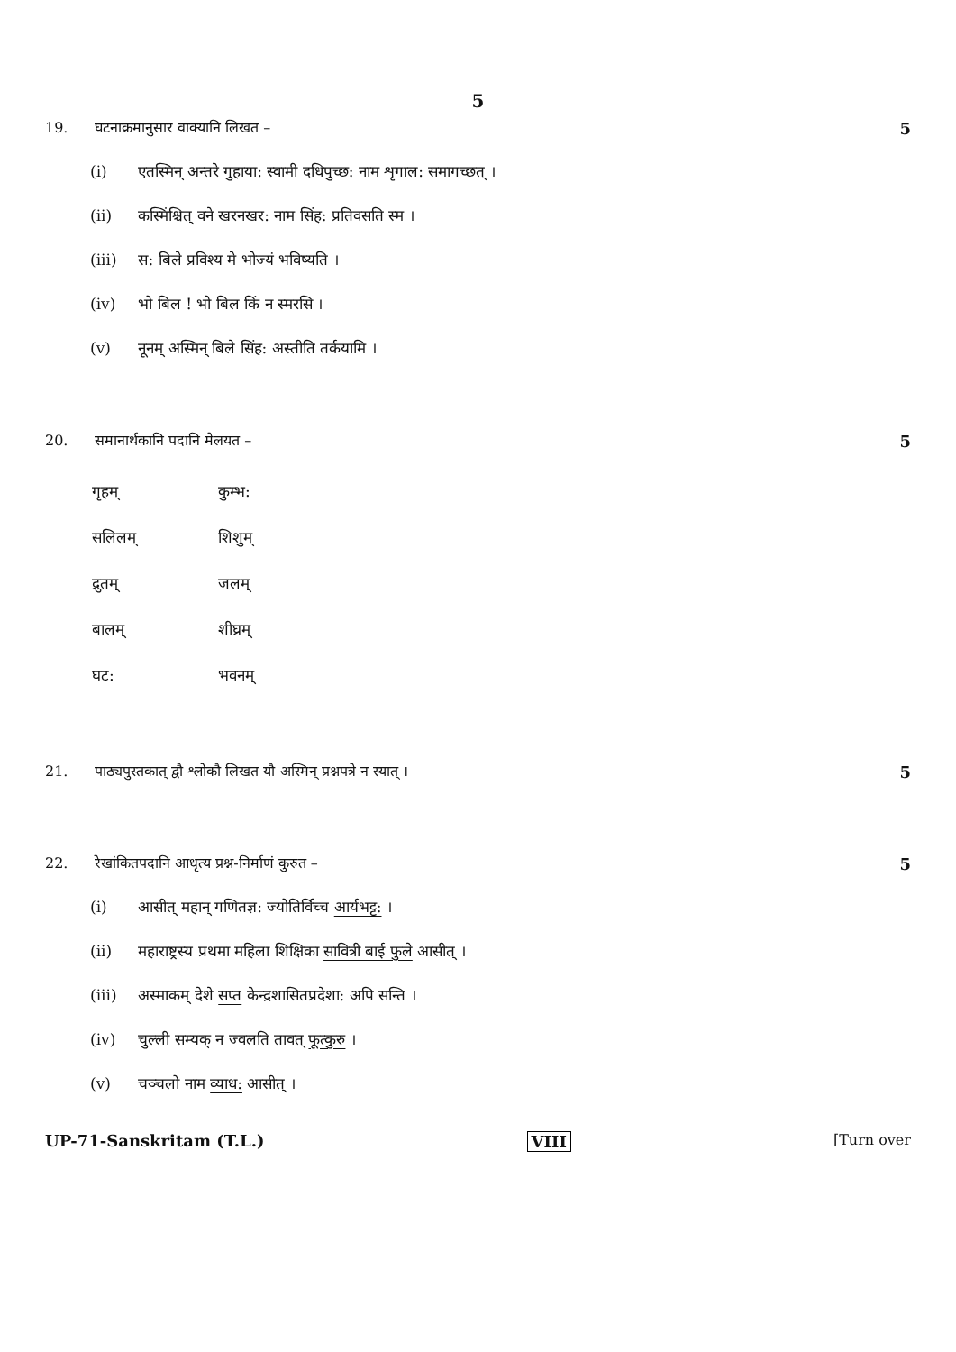5
19. घटनाक्रमानुसार वाक्यानि लिखत –
5
(i) एतस्मिन् अन्तरे गुहाया: स्वामी दधिपुच्छ: नाम शृगाल: समागच्छत् ।
(ii) कस्मिंश्चित् वने खरनखर: नाम सिंह: प्रतिवसति स्म ।
(iii) स: बिले प्रविश्य मे भोज्यं भविष्यति ।
(iv) भो बिल ! भो बिल किं न स्मरसि ।
(v) नूनम् अस्मिन् बिले सिंह: अस्तीति तर्कयामि ।
20. समानार्थकानि पदानि मेलयत – 5
| गृहम् | कुम्भ: |
| सलिलम् | शिशुम् |
| द्रुतम् | जलम् |
| बालम् | शीघ्रम् |
| घट: | भवनम् |
21. पाठ्यपुस्तकात् द्वौ श्लोकौ लिखत यौ अस्मिन् प्रश्नपत्रे न स्यात् ।
5
22. रेखांकितपदानि आधृत्य प्रश्न-निर्माणं कुरुत –
5
(i) आसीत् महान् गणितज्ञ: ज्योतिर्विच्च आर्यभट्ट: ।
(ii) महाराष्ट्रस्य प्रथमा महिला शिक्षिका सावित्री बाई फुले आसीत् ।
(iii) अस्माकम् देशे सप्त केन्द्रशासितप्रदेशा: अपि सन्ति ।
(iv) चुल्ली सम्यक् न ज्वलति तावत् फूत्कुरु ।
(v) चञ्चलो नाम व्याध: आसीत् ।
UP-71-Sanskritam (T.L.) VIII [Turn over